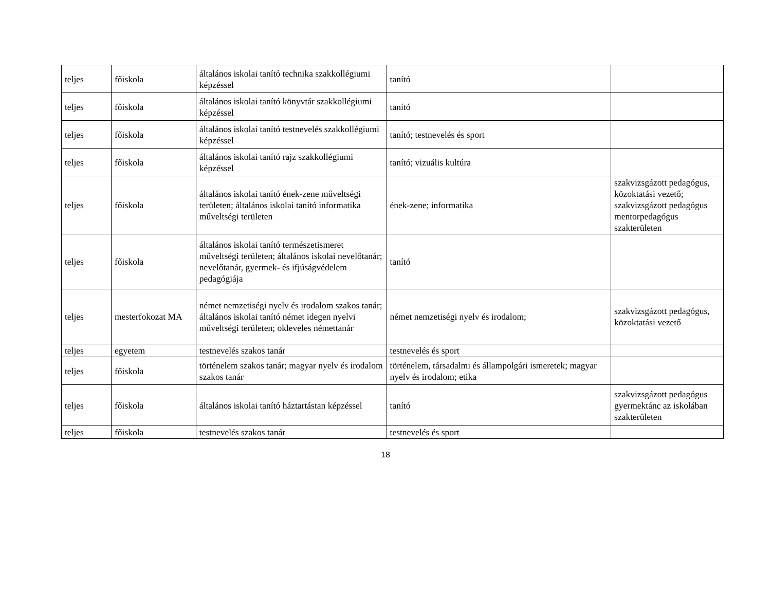| teljes | főiskola | általános iskolai tanító technika szakkollégiumi képzéssel | tanító | |
| teljes | főiskola | általános iskolai tanító könyvtár szakkollégiumi képzéssel | tanító | |
| teljes | főiskola | általános iskolai tanító testnevelés szakkollégiumi képzéssel | tanító; testnevelés és sport | |
| teljes | főiskola | általános iskolai tanító rajz szakkollégiumi képzéssel | tanító; vizuális kultúra | |
| teljes | főiskola | általános iskolai tanító ének-zene műveltségi területen; általános iskolai tanító informatika műveltségi területen | ének-zene; informatika | szakvizsgázott pedagógus, közoktatási vezető; szakvizsgázott pedagógus mentorpedagógus szakterületen |
| teljes | főiskola | általános iskolai tanító természetismeret műveltségi területen; általános iskolai nevelőtanár; nevelőtanár, gyermek- és ifjúságvédelem pedagógiája | tanító | |
| teljes | mesterfokozat MA | német nemzetiségi nyelv és irodalom szakos tanár; általános iskolai tanító német idegen nyelvi műveltségi területen; okleveles némettanár | német nemzetiségi nyelv és irodalom; | szakvizsgázott pedagógus, közoktatási vezető |
| teljes | egyetem | testnevelés szakos tanár | testnevelés és sport | |
| teljes | főiskola | történelem szakos tanár; magyar nyelv és irodalom szakos tanár | történelem, társadalmi és állampolgári ismeretek; magyar nyelv és irodalom; etika | |
| teljes | főiskola | általános iskolai tanító háztartástan képzéssel | tanító | szakvizsgázott pedagógus gyermektánc az iskolában szakterületen |
| teljes | főiskola | testnevelés szakos tanár | testnevelés és sport | |
18